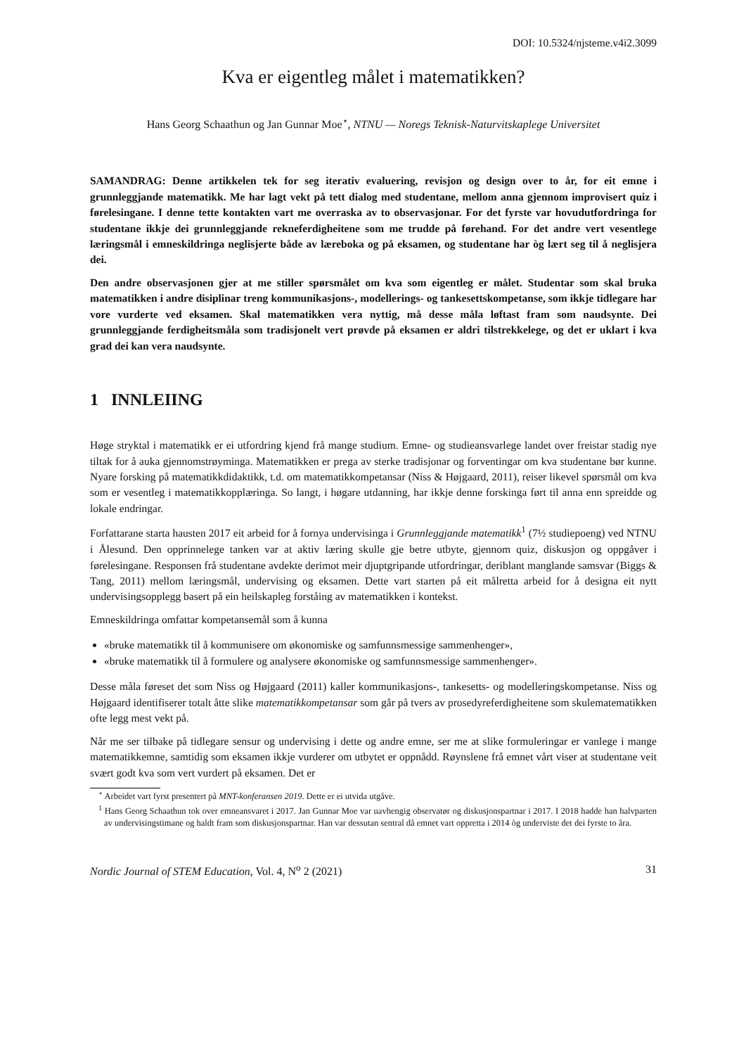DOI: 10.5324/njsteme.v4i2.3099
Kva er eigentleg målet i matematikken?
Hans Georg Schaathun og Jan Gunnar Moe<sup>⋆</sup>, NTNU — Noregs Teknisk-Naturvitskaplege Universitet
SAMANDRAG: Denne artikkelen tek for seg iterativ evaluering, revisjon og design over to år, for eit emne i grunnleggjande matematikk. Me har lagt vekt på tett dialog med studentane, mellom anna gjennom improvisert quiz i førelesingane. I denne tette kontakten vart me overraska av to observasjonar. For det fyrste var hovudutfordringa for studentane ikkje dei grunnleggjande rekneferdigheitene som me trudde på førehand. For det andre vert vesentlege læringsmål i emneskildringa neglisjerte både av læreboka og på eksamen, og studentane har òg lært seg til å neglisjera dei.
Den andre observasjonen gjer at me stiller spørsmålet om kva som eigentleg er målet. Studentar som skal bruka matematikken i andre disiplinar treng kommunikasjons-, modellerings- og tankesettskompetanse, som ikkje tidlegare har vore vurderte ved eksamen. Skal matematikken vera nyttig, må desse måla løftast fram som naudsynte. Dei grunnleggjande ferdigheitsmåla som tradisjonelt vert prøvde på eksamen er aldri tilstrekkelege, og det er uklart i kva grad dei kan vera naudsynte.
1 INNLEIING
Høge stryktal i matematikk er ei utfordring kjend frå mange studium. Emne- og studieansvarlege landet over freistar stadig nye tiltak for å auka gjennomstrøyminga. Matematikken er prega av sterke tradisjonar og forventingar om kva studentane bør kunne. Nyare forsking på matematikkdidaktikk, t.d. om matematikkompetansar (Niss & Højgaard, 2011), reiser likevel spørsmål om kva som er vesentleg i matematikkopplæringa. So langt, i høgare utdanning, har ikkje denne forskinga ført til anna enn spreidde og lokale endringar.
Forfattarane starta hausten 2017 eit arbeid for å fornya undervisinga i Grunnleggjande matematikk<sup>1</sup> (7½ studiepoeng) ved NTNU i Ålesund. Den opprinnelege tanken var at aktiv læring skulle gje betre utbyte, gjennom quiz, diskusjon og oppgåver i førelesingane. Responsen frå studentane avdekte derimot meir djuptgripande utfordringar, deriblant manglande samsvar (Biggs & Tang, 2011) mellom læringsmål, undervising og eksamen. Dette vart starten på eit målretta arbeid for å designa eit nytt undervisingsopplegg basert på ein heilskapleg forståing av matematikken i kontekst.
Emneskildringa omfattar kompetansemål som å kunna
«bruke matematikk til å kommunisere om økonomiske og samfunnsmessige sammenhenger»,
«bruke matematikk til å formulere og analysere økonomiske og samfunnsmessige sammenhenger».
Desse måla føreset det som Niss og Højgaard (2011) kaller kommunikasjons-, tankesetts- og modelleringskompetanse. Niss og Højgaard identifiserer totalt åtte slike matematikkompetansar som går på tvers av prosedyreferdigheitene som skulematematikken ofte legg mest vekt på.
Når me ser tilbake på tidlegare sensur og undervising i dette og andre emne, ser me at slike formuleringar er vanlege i mange matematikkemne, samtidig som eksamen ikkje vurderer om utbytet er oppnådd. Røynslene frå emnet vårt viser at studentane veit svært godt kva som vert vurdert på eksamen. Det er
<sup>⋆</sup> Arbeidet vart fyrst presentert på MNT-konferansen 2019. Dette er ei utvida utgåve.
<sup>1</sup> Hans Georg Schaathun tok over emneansvaret i 2017. Jan Gunnar Moe var uavhengig observatør og diskusjonspartnar i 2017. I 2018 hadde han halvparten av undervisingstimane og haldt fram som diskusjonspartnar. Han var dessutan sentral då emnet vart oppretta i 2014 òg underviste det dei fyrste to åra.
Nordic Journal of STEM Education, Vol. 4, N<sup>o</sup> 2 (2021) 31